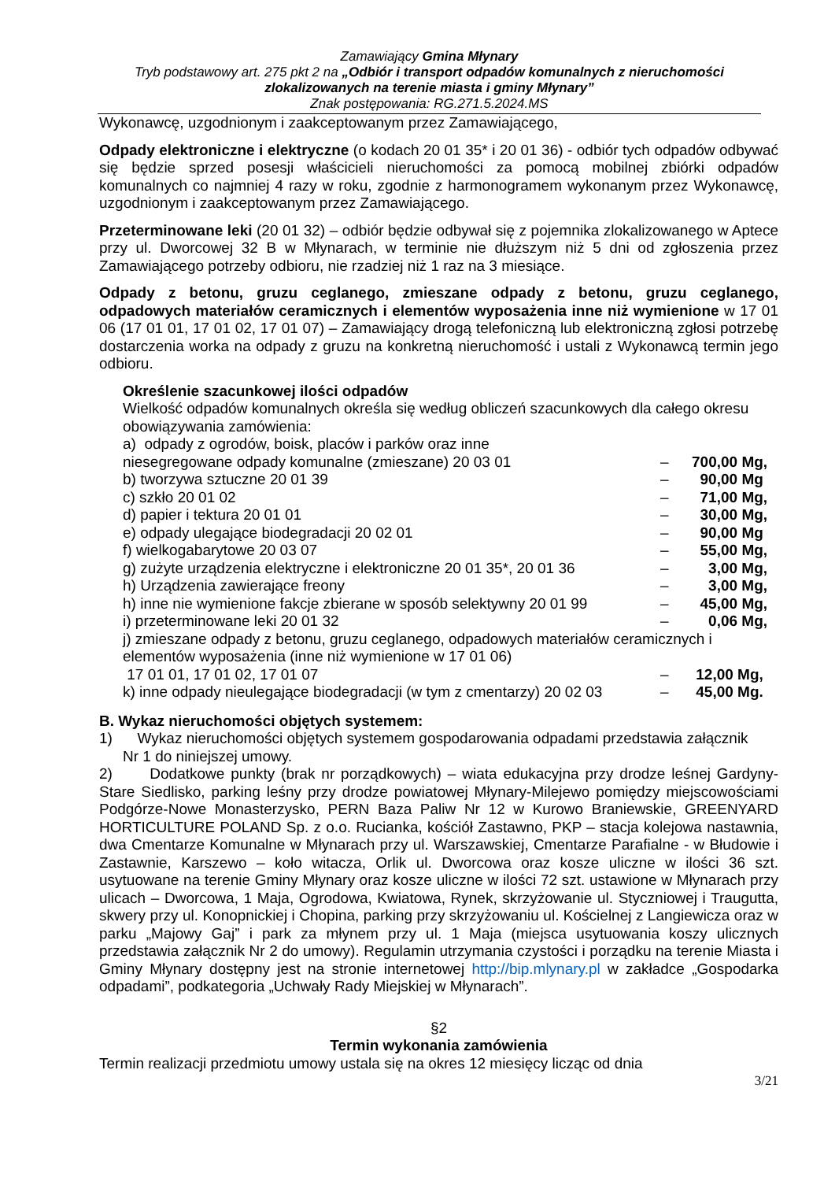Zamawiający Gmina Młynary
Tryb podstawowy art. 275 pkt 2 na „Odbiór i transport odpadów komunalnych z nieruchomości zlokalizowanych na terenie miasta i gminy Młynary”
Znak postępowania: RG.271.5.2024.MS
Wykonawcę, uzgodnionym i zaakceptowanym przez Zamawiającego,
Odpady elektroniczne i elektryczne (o kodach 20 01 35* i 20 01 36) - odbiór tych odpadów odbywać się będzie sprzed posesji właścicieli nieruchomości za pomocą mobilnej zbiórki odpadów komunalnych co najmniej 4 razy w roku, zgodnie z harmonogramem wykonanym przez Wykonawcę, uzgodnionym i zaakceptowanym przez Zamawiającego.
Przeterminowane leki (20 01 32) – odbiór będzie odbywał się z pojemnika zlokalizowanego w Aptece przy ul. Dworcowej 32 B w Młynarach, w terminie nie dłuższym niż 5 dni od zgłoszenia przez Zamawiającego potrzeby odbioru, nie rzadziej niż 1 raz na 3 miesiące.
Odpady z betonu, gruzu ceglanego, zmieszane odpady z betonu, gruzu ceglanego, odpadowych materiałów ceramicznych i elementów wyposażenia inne niż wymienione w 17 01 06 (17 01 01, 17 01 02, 17 01 07) – Zamawiający drogą telefoniczną lub elektroniczną zgłosi potrzebę dostarczenia worka na odpady z gruzu na konkretną nieruchomość i ustali z Wykonawcą termin jego odbioru.
Określenie szacunkowej ilości odpadów
Wielkość odpadów komunalnych określa się według obliczeń szacunkowych dla całego okresu obowiązywania zamówienia:
a) odpady z ogrodów, boisk, placów i parków oraz inne
niesegregowane odpady komunalne (zmieszane) 20 03 01 – 700,00 Mg,
b) tworzywa sztuczne 20 01 39 – 90,00 Mg
c) szkło 20 01 02 – 71,00 Mg,
d) papier i tektura 20 01 01 – 30,00 Mg,
e) odpady ulegające biodegradacji 20 02 01 – 90,00 Mg
f) wielkogabarytowe 20 03 07 – 55,00 Mg,
g) zużyte urządzenia elektryczne i elektroniczne 20 01 35*, 20 01 36 – 3,00 Mg,
h) Urządzenia zawierające freony – 3,00 Mg,
h) inne nie wymienione fakcje zbierane w sposób selektywny 20 01 99 – 45,00 Mg,
i) przeterminowane leki 20 01 32 – 0,06 Mg,
j) zmieszane odpady z betonu, gruzu ceglanego, odpadowych materiałów ceramicznych i elementów wyposażenia (inne niż wymienione w 17 01 06)
17 01 01, 17 01 02, 17 01 07 – 12,00 Mg,
k) inne odpady nieulegające biodegradacji (w tym z cmentarzy) 20 02 03 – 45,00 Mg.
B. Wykaz nieruchomości objętych systemem:
1) Wykaz nieruchomości objętych systemem gospodarowania odpadami przedstawia załącznik
Nr 1 do niniejszej umowy.
2) Dodatkowe punkty (brak nr porządkowych) – wiata edukacyjna przy drodze leśnej Gardyny-Stare Siedlisko, parking leśny przy drodze powiatowej Młynary-Milejewo pomiędzy miejscowościami Podgórze-Nowe Monasterzysko, PERN Baza Paliw Nr 12 w Kurowo Braniewskie, GREENYARD HORTICULTURE POLAND Sp. z o.o. Rucianka, kościół Zastawno, PKP – stacja kolejowa nastawnia, dwa Cmentarze Komunalne w Młynarach przy ul. Warszawskiej, Cmentarze Parafialne - w Błudowie i Zastawnie, Karszewo – koło witacza, Orlik ul. Dworcowa oraz kosze uliczne w ilości 36 szt. usytuowane na terenie Gminy Młynary oraz kosze uliczne w ilości 72 szt. ustawione w Młynarach przy ulicach – Dworcowa, 1 Maja, Ogrodowa, Kwiatowa, Rynek, skrzyżowanie ul. Styczniowej i Traugutta, skwery przy ul. Konopnickiej i Chopina, parking przy skrzyżowaniu ul. Kościelnej z Langiewicza oraz w parku „Majowy Gaj” i park za młynem przy ul. 1 Maja (miejsca usytuowania koszy ulicznych przedstawia załącznik Nr 2 do umowy). Regulamin utrzymania czystości i porządku na terenie Miasta i Gminy Młynary dostępny jest na stronie internetowej http://bip.mlynary.pl w zakładce „Gospodarka odpadami”, podkategoria „Uchwały Rady Miejskiej w Młynarach”.
§2
Termin wykonania zamówienia
Termin realizacji przedmiotu umowy ustala się na okres 12 miesięcy licząc od dnia
3/21